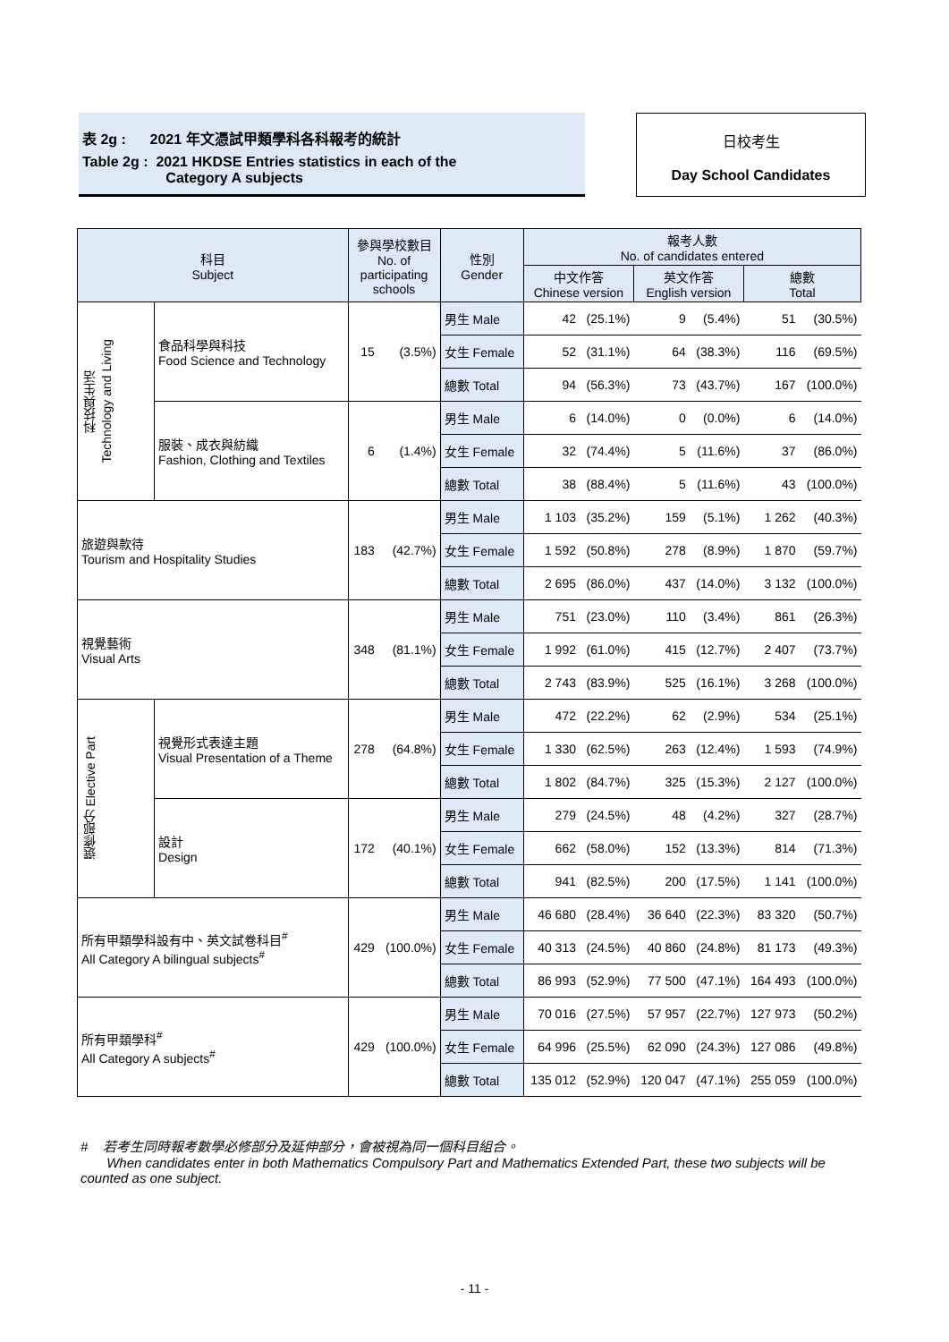表 2g : 2021 年文憑試甲類學科各科報考的統計
Table 2g : 2021 HKDSE Entries statistics in each of the
Category A subjects
日校考生
Day School Candidates
| 科目 Subject | | 參與學校數目 No. of participating schools | | 性別 Gender | 報考人數 No. of candidates entered | | | | | |
| --- | --- | --- | --- | --- | --- | --- | --- | --- | --- | --- |
| | | | | | 中文作答 Chinese version | | 英文作答 English version | | 總數 Total | |
| 科技與生活 Technology and Living | 食品科學與科技 Food Science and Technology | 15 | (3.5%) | 男生 Male | 42 | (25.1%) | 9 | (5.4%) | 51 | (30.5%) |
| | | | | 女生 Female | 52 | (31.1%) | 64 | (38.3%) | 116 | (69.5%) |
| | | | | 總數 Total | 94 | (56.3%) | 73 | (43.7%) | 167 | (100.0%) |
| | 服裝、成衣與紡織 Fashion, Clothing and Textiles | 6 | (1.4%) | 男生 Male | 6 | (14.0%) | 0 | (0.0%) | 6 | (14.0%) |
| | | | | 女生 Female | 32 | (74.4%) | 5 | (11.6%) | 37 | (86.0%) |
| | | | | 總數 Total | 38 | (88.4%) | 5 | (11.6%) | 43 | (100.0%) |
| 旅遊與款待 Tourism and Hospitality Studies | | 183 | (42.7%) | 男生 Male | 1 103 | (35.2%) | 159 | (5.1%) | 1 262 | (40.3%) |
| | | | | 女生 Female | 1 592 | (50.8%) | 278 | (8.9%) | 1 870 | (59.7%) |
| | | | | 總數 Total | 2 695 | (86.0%) | 437 | (14.0%) | 3 132 | (100.0%) |
| 視覺藝術 Visual Arts | | 348 | (81.1%) | 男生 Male | 751 | (23.0%) | 110 | (3.4%) | 861 | (26.3%) |
| | | | | 女生 Female | 1 992 | (61.0%) | 415 | (12.7%) | 2 407 | (73.7%) |
| | | | | 總數 Total | 2 743 | (83.9%) | 525 | (16.1%) | 3 268 | (100.0%) |
| 選修部分 Elective Part | 視覺形式表達主題 Visual Presentation of a Theme | 278 | (64.8%) | 男生 Male | 472 | (22.2%) | 62 | (2.9%) | 534 | (25.1%) |
| | | | | 女生 Female | 1 330 | (62.5%) | 263 | (12.4%) | 1 593 | (74.9%) |
| | | | | 總數 Total | 1 802 | (84.7%) | 325 | (15.3%) | 2 127 | (100.0%) |
| | 設計 Design | 172 | (40.1%) | 男生 Male | 279 | (24.5%) | 48 | (4.2%) | 327 | (28.7%) |
| | | | | 女生 Female | 662 | (58.0%) | 152 | (13.3%) | 814 | (71.3%) |
| | | | | 總數 Total | 941 | (82.5%) | 200 | (17.5%) | 1 141 | (100.0%) |
| 所有甲類學科設有中、英文試卷科目<sup>#</sup> All Category A bilingual subjects<sup>#</sup> | | 429 | (100.0%) | 男生 Male | 46 680 | (28.4%) | 36 640 | (22.3%) | 83 320 | (50.7%) |
| | | | | 女生 Female | 40 313 | (24.5%) | 40 860 | (24.8%) | 81 173 | (49.3%) |
| | | | | 總數 Total | 86 993 | (52.9%) | 77 500 | (47.1%) | 164 493 | (100.0%) |
| 所有甲類學科<sup>#</sup> All Category A subjects<sup>#</sup> | | 429 | (100.0%) | 男生 Male | 70 016 | (27.5%) | 57 957 | (22.7%) | 127 973 | (50.2%) |
| | | | | 女生 Female | 64 996 | (25.5%) | 62 090 | (24.3%) | 127 086 | (49.8%) |
| | | | | 總數 Total | 135 012 | (52.9%) | 120 047 | (47.1%) | 255 059 | (100.0%) |
# 若考生同時報考數學必修部分及延伸部分，會被視為同一個科目組合。
When candidates enter in both Mathematics Compulsory Part and Mathematics Extended Part, these two subjects will be counted as one subject.
- 11 -